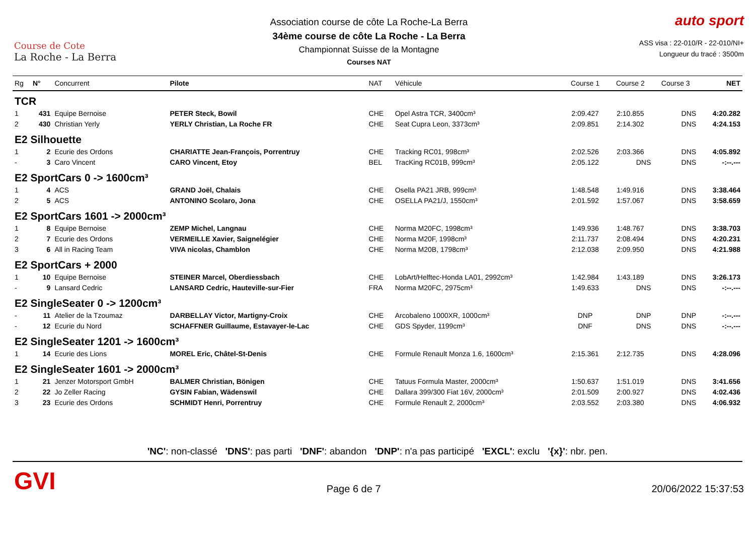Course de Cote
La Roche - La Berra
Association course de côte La Roche-La Berra
34ème course de côte La Roche - La Berra
Championnat Suisse de la Montagne
Courses NAT
auto sport
ASS visa : 22-010/R - 22-010/NI+
Longueur du tracé : 3500m
| Rg | N° | Concurrent | Pilote | NAT | Véhicule | Course 1 | Course 2 | Course 3 | NET |
| --- | --- | --- | --- | --- | --- | --- | --- | --- | --- |
| TCR | | | | | | | | | |
| 1 | 431 | Equipe Bernoise | PETER Steck, Bowil | CHE | Opel Astra TCR, 3400cm³ | 2:09.427 | 2:10.855 | DNS | 4:20.282 |
| 2 | 430 | Christian Yerly | YERLY Christian, La Roche FR | CHE | Seat Cupra Leon, 3373cm³ | 2:09.851 | 2:14.302 | DNS | 4:24.153 |
| E2 Silhouette | | | | | | | | | |
| 1 | 2 | Ecurie des Ordons | CHARIATTE Jean-François, Porrentruy | CHE | Tracking RC01, 998cm³ | 2:02.526 | 2:03.366 | DNS | 4:05.892 |
| - | 3 | Caro Vincent | CARO Vincent, Etoy | BEL | TracKing RC01B, 999cm³ | 2:05.122 | DNS | DNS | -:--.--- |
| E2 SportCars 0 -> 1600cm³ | | | | | | | | | |
| 1 | 4 | ACS | GRAND Joël, Chalais | CHE | Osella PA21 JRB, 999cm³ | 1:48.548 | 1:49.916 | DNS | 3:38.464 |
| 2 | 5 | ACS | ANTONINO Scolaro, Jona | CHE | OSELLA PA21/J, 1550cm³ | 2:01.592 | 1:57.067 | DNS | 3:58.659 |
| E2 SportCars 1601 -> 2000cm³ | | | | | | | | | |
| 1 | 8 | Equipe Bernoise | ZEMP Michel, Langnau | CHE | Norma M20FC, 1998cm³ | 1:49.936 | 1:48.767 | DNS | 3:38.703 |
| 2 | 7 | Ecurie des Ordons | VERMEILLE Xavier, Saignelégier | CHE | Norma M20F, 1998cm³ | 2:11.737 | 2:08.494 | DNS | 4:20.231 |
| 3 | 6 | All in Racing Team | VIVA nicolas, Chamblon | CHE | Norma M20B, 1798cm³ | 2:12.038 | 2:09.950 | DNS | 4:21.988 |
| E2 SportCars + 2000 | | | | | | | | | |
| 1 | 10 | Equipe Bernoise | STEINER Marcel, Oberdiessbach | CHE | LobArt/Helftec-Honda LA01, 2992cm³ | 1:42.984 | 1:43.189 | DNS | 3:26.173 |
| - | 9 | Lansard Cedric | LANSARD Cedric, Hauteville-sur-Fier | FRA | Norma M20FC, 2975cm³ | 1:49.633 | DNS | DNS | -:--.--- |
| E2 SingleSeater 0 -> 1200cm³ | | | | | | | | | |
| - | 11 | Atelier de la Tzoumaz | DARBELLAY Victor, Martigny-Croix | CHE | Arcobaleno 1000XR, 1000cm³ | DNP | DNP | DNP | -:--.--- |
| - | 12 | Ecurie du Nord | SCHAFFNER Guillaume, Estavayer-le-Lac | CHE | GDS Spyder, 1199cm³ | DNF | DNS | DNS | -:--.--- |
| E2 SingleSeater 1201 -> 1600cm³ | | | | | | | | | |
| 1 | 14 | Ecurie des Lions | MOREL Eric, Châtel-St-Denis | CHE | Formule Renault Monza 1.6, 1600cm³ | 2:15.361 | 2:12.735 | DNS | 4:28.096 |
| E2 SingleSeater 1601 -> 2000cm³ | | | | | | | | | |
| 1 | 21 | Jenzer Motorsport GmbH | BALMER Christian, Bönigen | CHE | Tatuus Formula Master, 2000cm³ | 1:50.637 | 1:51.019 | DNS | 3:41.656 |
| 2 | 22 | Jo Zeller Racing | GYSIN Fabian, Wädenswil | CHE | Dallara 399/300 Fiat 16V, 2000cm³ | 2:01.509 | 2:00.927 | DNS | 4:02.436 |
| 3 | 23 | Ecurie des Ordons | SCHMIDT Henri, Porrentruy | CHE | Formule Renault 2, 2000cm³ | 2:03.552 | 2:03.380 | DNS | 4:06.932 |
'NC': non-classé 'DNS': pas parti 'DNF': abandon 'DNP': n'a pas participé 'EXCL': exclu '{x}': nbr. pen.
GVI Page 6 de 7 20/06/2022 15:37:53